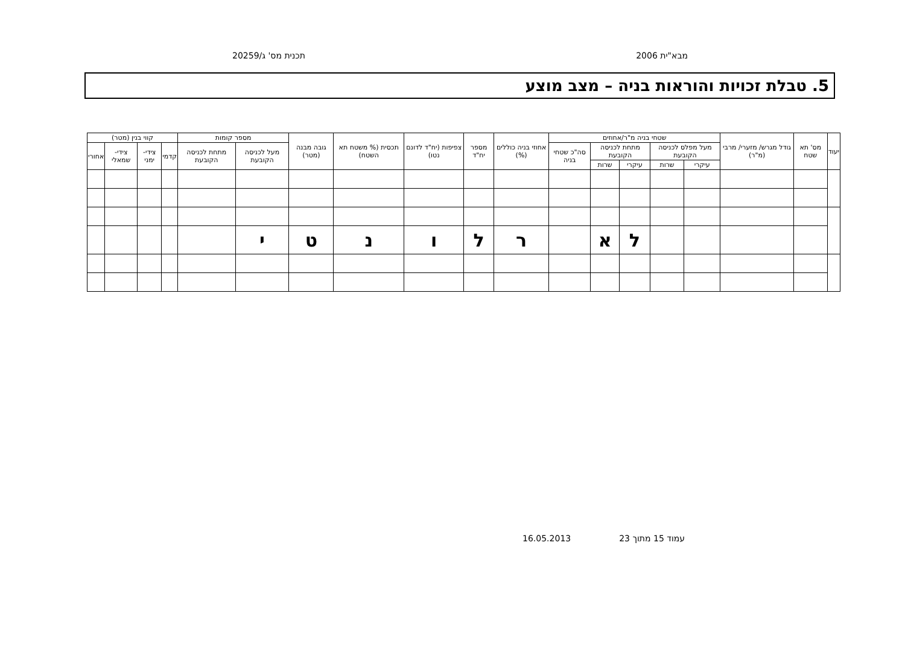מבא"ית 2006 תכנית מס' ג/20259
5. טבלת זכויות והוראות בניה – מצב מוצע
| יעוד | מס' תא שטח | גודל מגרש/ מזערי/ מרבי (מ"ר) | שטחי בניה מ"ר/אחוזים | | | | | אחוזי בניה כוללים (%) | מספר יח"ד | צפיפות (יח"ד לדונם נטו) | תכסית (% משטח תא השטח) | גובה מבנה (מטר) | מספר קומות | | קווי בנין (מטר) | | | |
| --- | --- | --- | --- | --- | --- | --- | --- | --- | --- | --- | --- | --- | --- | --- | --- | --- | --- | --- |
| | | | מעל מפלס לכניסה הקובעת | | מתחת לכניסה הקובעת | | סה"כ שטחי בניה | | | | | | מעל לכניסה הקובעת | מתחת לכניסה הקובעת | קדמי | צידי- ימני | צידי- שמאלי | אחורי |
| | | | עיקרי | שרות | עיקרי | שרות | | | | | | | | | | | | |
| | | | | | ל | א | | ר | ל | ו | נ | ט | י | | | | | |
עמוד 15 מתוך 23 16.05.2013